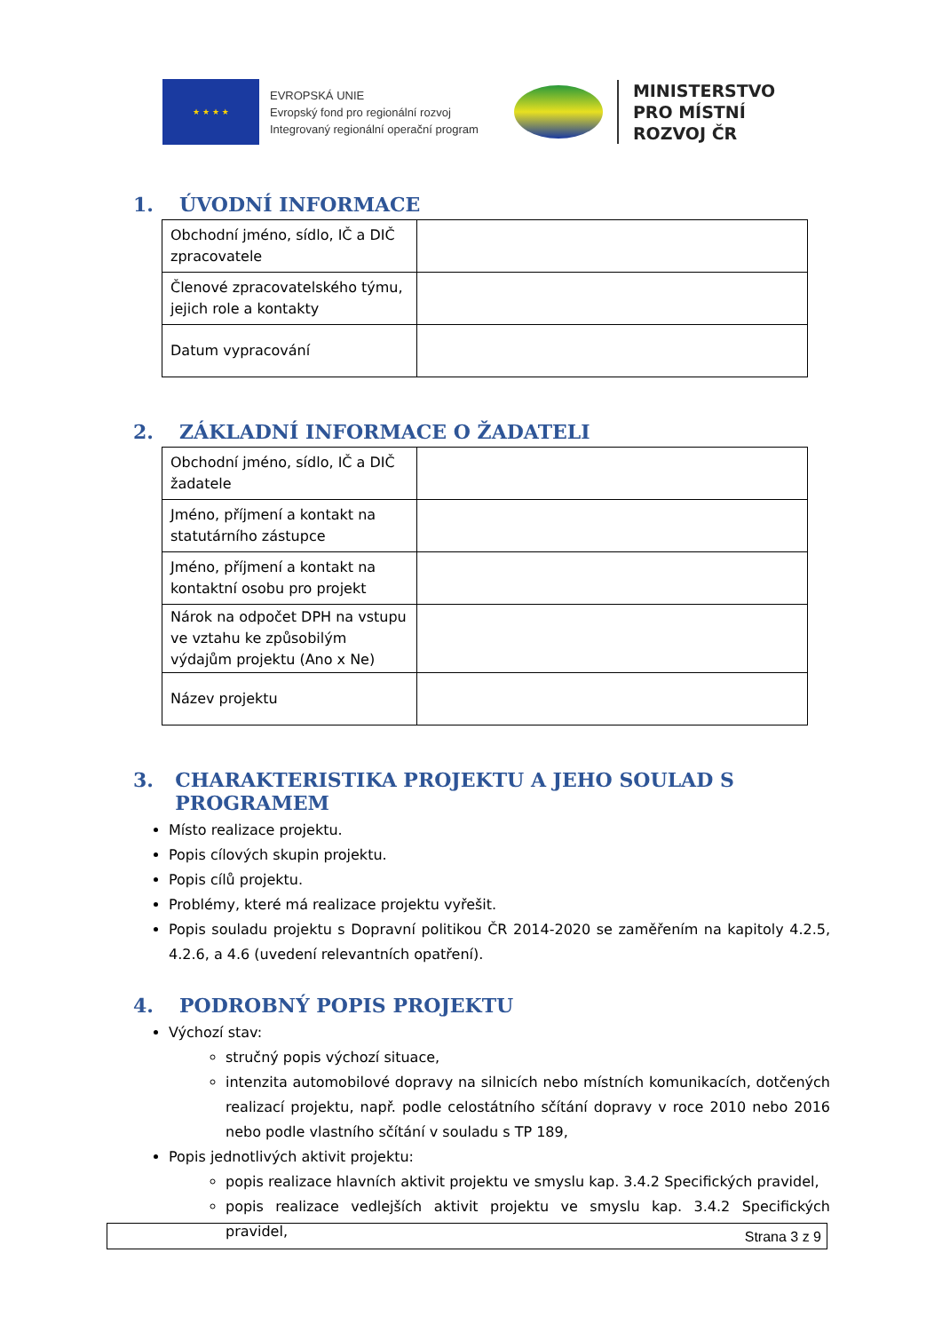★ ★ ★ ★
EVROPSKÁ UNIE
Evropský fond pro regionální rozvoj
Integrovaný regionální operační program
MINISTERSTVO
PRO MÍSTNÍ
ROZVOJ ČR
1. ÚVODNÍ INFORMACE
| Obchodní jméno, sídlo, IČ a DIČ zpracovatele | |
| Členové zpracovatelského týmu, jejich role a kontakty | |
| Datum vypracování | |
2. ZÁKLADNÍ INFORMACE O ŽADATELI
| Obchodní jméno, sídlo, IČ a DIČ žadatele | |
| Jméno, příjmení a kontakt na statutárního zástupce | |
| Jméno, příjmení a kontakt na kontaktní osobu pro projekt | |
| Nárok na odpočet DPH na vstupu ve vztahu ke způsobilým výdajům projektu (Ano x Ne) | |
| Název projektu | |
3. CHARAKTERISTIKA PROJEKTU A JEHO SOULAD S PROGRAMEM
Místo realizace projektu.
Popis cílových skupin projektu.
Popis cílů projektu.
Problémy, které má realizace projektu vyřešit.
Popis souladu projektu s Dopravní politikou ČR 2014-2020 se zaměřením na kapitoly 4.2.5, 4.2.6, a 4.6 (uvedení relevantních opatření).
4. PODROBNÝ POPIS PROJEKTU
Výchozí stav:
stručný popis výchozí situace,
intenzita automobilové dopravy na silnicích nebo místních komunikacích, dotčených realizací projektu, např. podle celostátního sčítání dopravy v roce 2010 nebo 2016 nebo podle vlastního sčítání v souladu s TP 189,
Popis jednotlivých aktivit projektu:
popis realizace hlavních aktivit projektu ve smyslu kap. 3.4.2 Specifických pravidel,
popis realizace vedlejších aktivit projektu ve smyslu kap. 3.4.2 Specifických pravidel,
Strana 3 z 9